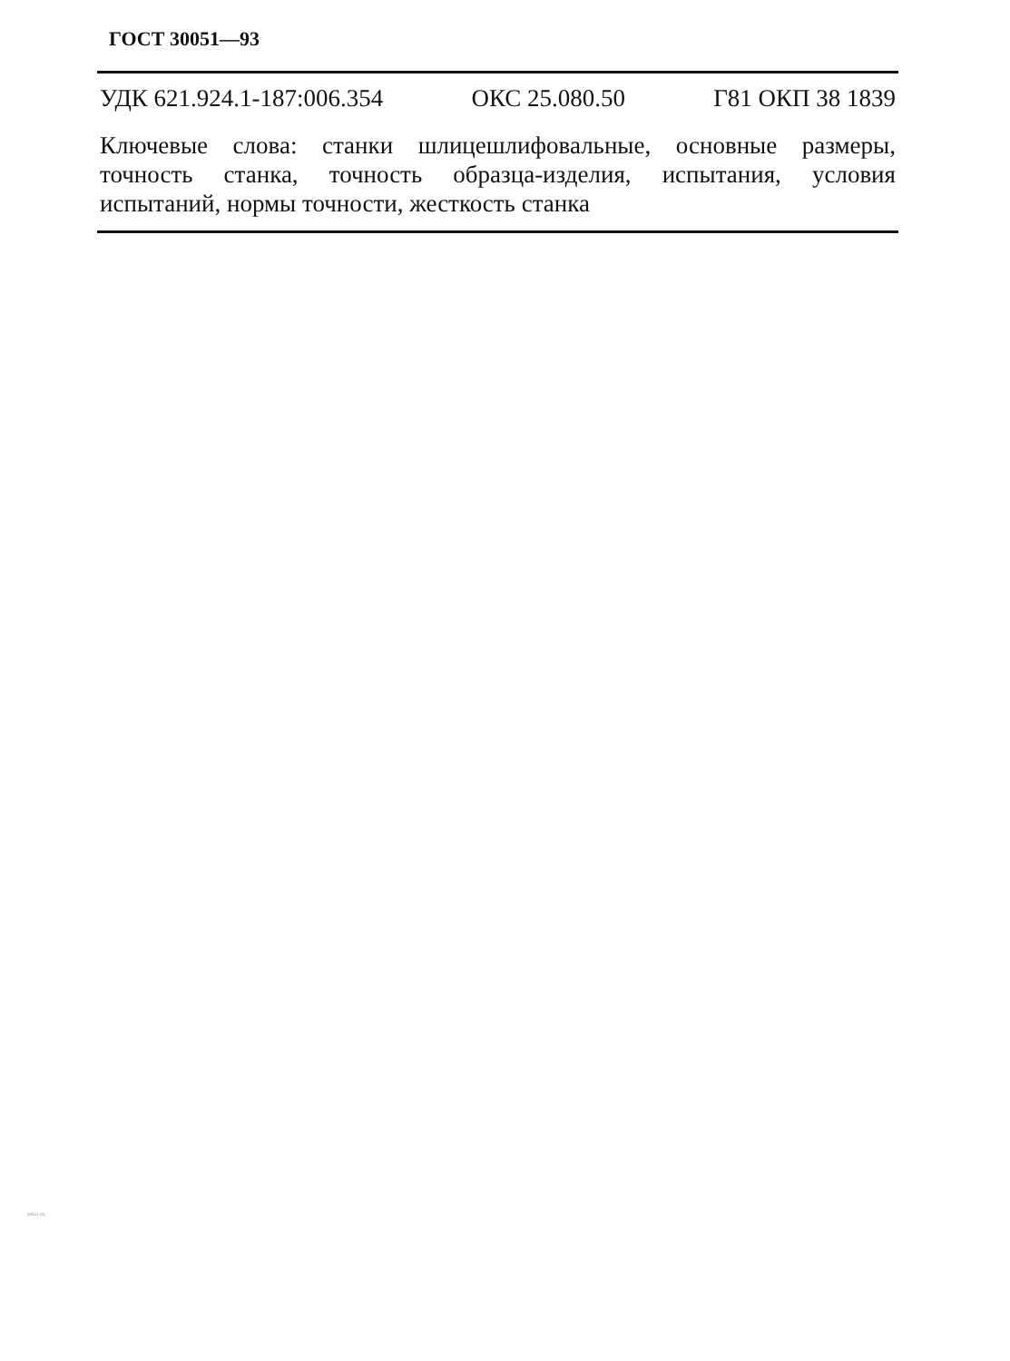ГОСТ 30051—93
УДК 621.924.1-187:006.354 ОКС 25.080.50 Г81 ОКП 38 1839
Ключевые слова: станки шлицешлифовальные, основные размеры, точность станка, точность образца-изделия, испытания, условия испытаний, нормы точности, жесткость станка
30051-93